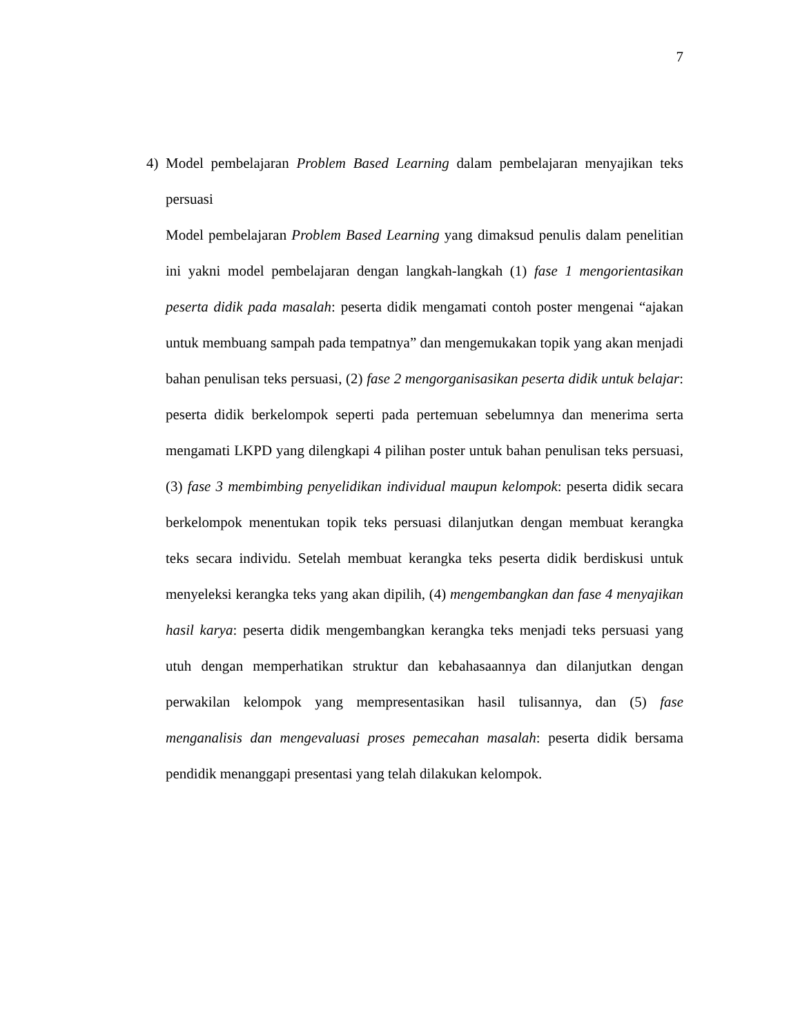7
4) Model pembelajaran Problem Based Learning dalam pembelajaran menyajikan teks persuasi
Model pembelajaran Problem Based Learning yang dimaksud penulis dalam penelitian ini yakni model pembelajaran dengan langkah-langkah (1) fase 1 mengorientasikan peserta didik pada masalah: peserta didik mengamati contoh poster mengenai “ajakan untuk membuang sampah pada tempatnya” dan mengemukakan topik yang akan menjadi bahan penulisan teks persuasi, (2) fase 2 mengorganisasikan peserta didik untuk belajar: peserta didik berkelompok seperti pada pertemuan sebelumnya dan menerima serta mengamati LKPD yang dilengkapi 4 pilihan poster untuk bahan penulisan teks persuasi, (3) fase 3 membimbing penyelidikan individual maupun kelompok: peserta didik secara berkelompok menentukan topik teks persuasi dilanjutkan dengan membuat kerangka teks secara individu. Setelah membuat kerangka teks peserta didik berdiskusi untuk menyeleksi kerangka teks yang akan dipilih, (4) mengembangkan dan fase 4 menyajikan hasil karya: peserta didik mengembangkan kerangka teks menjadi teks persuasi yang utuh dengan memperhatikan struktur dan kebahasaannya dan dilanjutkan dengan perwakilan kelompok yang mempresentasikan hasil tulisannya, dan (5) fase menganalisis dan mengevaluasi proses pemecahan masalah: peserta didik bersama pendidik menanggapi presentasi yang telah dilakukan kelompok.